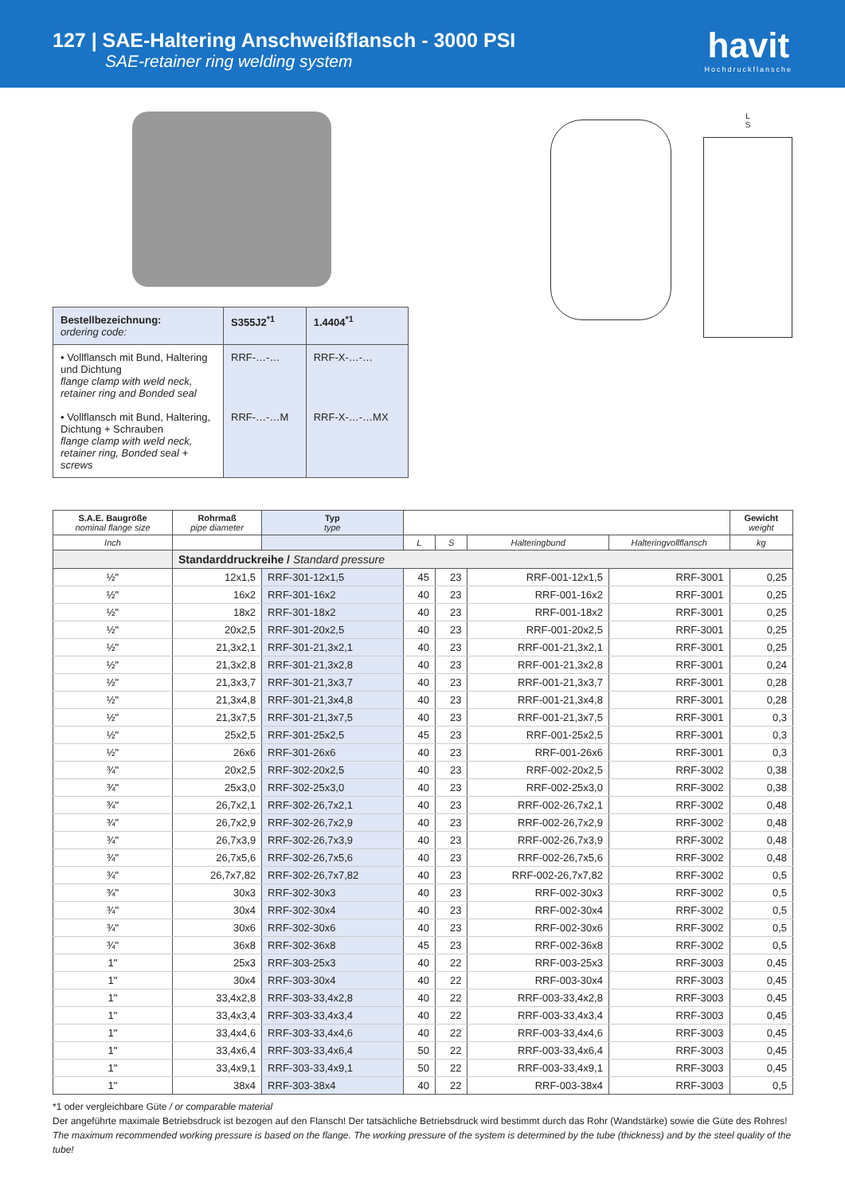127 | SAE-Haltering Anschweißflansch - 3000 PSI
SAE-retainer ring welding system
havit
Hochdruckflansche
| Bestellbezeichnung: ordering code: | S355J2<sup>*1</sup> | 1.4404<sup>*1</sup> |
| • Vollflansch mit Bund, Haltering und Dichtung flange clamp with weld neck, retainer ring and Bonded seal • Vollflansch mit Bund, Haltering, Dichtung + Schrauben flange clamp with weld neck, retainer ring, Bonded seal + screws | RRF-…-… RRF-…-…M | RRF-X-…-… RRF-X-…-…MX |
L
S
| S.A.E. Baugröße nominal flange size | Rohrmaß pipe diameter | Typ type | | | | | Gewicht weight |
| --- | --- | --- | --- | --- | --- | --- | --- |
| Inch | | | L | S | Halteringbund | Halteringvollflansch | kg |
| | Standarddruckreihe / Standard pressure | | | | | | |
| ½" | 12x1,5 | RRF-301-12x1,5 | 45 | 23 | RRF-001-12x1,5 | RRF-3001 | 0,25 |
| ½" | 16x2 | RRF-301-16x2 | 40 | 23 | RRF-001-16x2 | RRF-3001 | 0,25 |
| ½" | 18x2 | RRF-301-18x2 | 40 | 23 | RRF-001-18x2 | RRF-3001 | 0,25 |
| ½" | 20x2,5 | RRF-301-20x2,5 | 40 | 23 | RRF-001-20x2,5 | RRF-3001 | 0,25 |
| ½" | 21,3x2,1 | RRF-301-21,3x2,1 | 40 | 23 | RRF-001-21,3x2,1 | RRF-3001 | 0,25 |
| ½" | 21,3x2,8 | RRF-301-21,3x2,8 | 40 | 23 | RRF-001-21,3x2,8 | RRF-3001 | 0,24 |
| ½" | 21,3x3,7 | RRF-301-21,3x3,7 | 40 | 23 | RRF-001-21,3x3,7 | RRF-3001 | 0,28 |
| ½" | 21,3x4,8 | RRF-301-21,3x4,8 | 40 | 23 | RRF-001-21,3x4,8 | RRF-3001 | 0,28 |
| ½" | 21,3x7,5 | RRF-301-21,3x7,5 | 40 | 23 | RRF-001-21,3x7,5 | RRF-3001 | 0,3 |
| ½" | 25x2,5 | RRF-301-25x2,5 | 45 | 23 | RRF-001-25x2,5 | RRF-3001 | 0,3 |
| ½" | 26x6 | RRF-301-26x6 | 40 | 23 | RRF-001-26x6 | RRF-3001 | 0,3 |
| ¾" | 20x2,5 | RRF-302-20x2,5 | 40 | 23 | RRF-002-20x2,5 | RRF-3002 | 0,38 |
| ¾" | 25x3,0 | RRF-302-25x3,0 | 40 | 23 | RRF-002-25x3,0 | RRF-3002 | 0,38 |
| ¾" | 26,7x2,1 | RRF-302-26,7x2,1 | 40 | 23 | RRF-002-26,7x2,1 | RRF-3002 | 0,48 |
| ¾" | 26,7x2,9 | RRF-302-26,7x2,9 | 40 | 23 | RRF-002-26,7x2,9 | RRF-3002 | 0,48 |
| ¾" | 26,7x3,9 | RRF-302-26,7x3,9 | 40 | 23 | RRF-002-26,7x3,9 | RRF-3002 | 0,48 |
| ¾" | 26,7x5,6 | RRF-302-26,7x5,6 | 40 | 23 | RRF-002-26,7x5,6 | RRF-3002 | 0,48 |
| ¾" | 26,7x7,82 | RRF-302-26,7x7,82 | 40 | 23 | RRF-002-26,7x7,82 | RRF-3002 | 0,5 |
| ¾" | 30x3 | RRF-302-30x3 | 40 | 23 | RRF-002-30x3 | RRF-3002 | 0,5 |
| ¾" | 30x4 | RRF-302-30x4 | 40 | 23 | RRF-002-30x4 | RRF-3002 | 0,5 |
| ¾" | 30x6 | RRF-302-30x6 | 40 | 23 | RRF-002-30x6 | RRF-3002 | 0,5 |
| ¾" | 36x8 | RRF-302-36x8 | 45 | 23 | RRF-002-36x8 | RRF-3002 | 0,5 |
| 1" | 25x3 | RRF-303-25x3 | 40 | 22 | RRF-003-25x3 | RRF-3003 | 0,45 |
| 1" | 30x4 | RRF-303-30x4 | 40 | 22 | RRF-003-30x4 | RRF-3003 | 0,45 |
| 1" | 33,4x2,8 | RRF-303-33,4x2,8 | 40 | 22 | RRF-003-33,4x2,8 | RRF-3003 | 0,45 |
| 1" | 33,4x3,4 | RRF-303-33,4x3,4 | 40 | 22 | RRF-003-33,4x3,4 | RRF-3003 | 0,45 |
| 1" | 33,4x4,6 | RRF-303-33,4x4,6 | 40 | 22 | RRF-003-33,4x4,6 | RRF-3003 | 0,45 |
| 1" | 33,4x6,4 | RRF-303-33,4x6,4 | 50 | 22 | RRF-003-33,4x6,4 | RRF-3003 | 0,45 |
| 1" | 33,4x9,1 | RRF-303-33,4x9,1 | 50 | 22 | RRF-003-33,4x9,1 | RRF-3003 | 0,45 |
| 1" | 38x4 | RRF-303-38x4 | 40 | 22 | RRF-003-38x4 | RRF-3003 | 0,5 |
*1 oder vergleichbare Güte / or comparable material
Der angeführte maximale Betriebsdruck ist bezogen auf den Flansch! Der tatsächliche Betriebsdruck wird bestimmt durch das Rohr (Wandstärke) sowie die Güte des Rohres!
The maximum recommended working pressure is based on the flange. The working pressure of the system is determined by the tube (thickness) and by the steel quality of the tube!